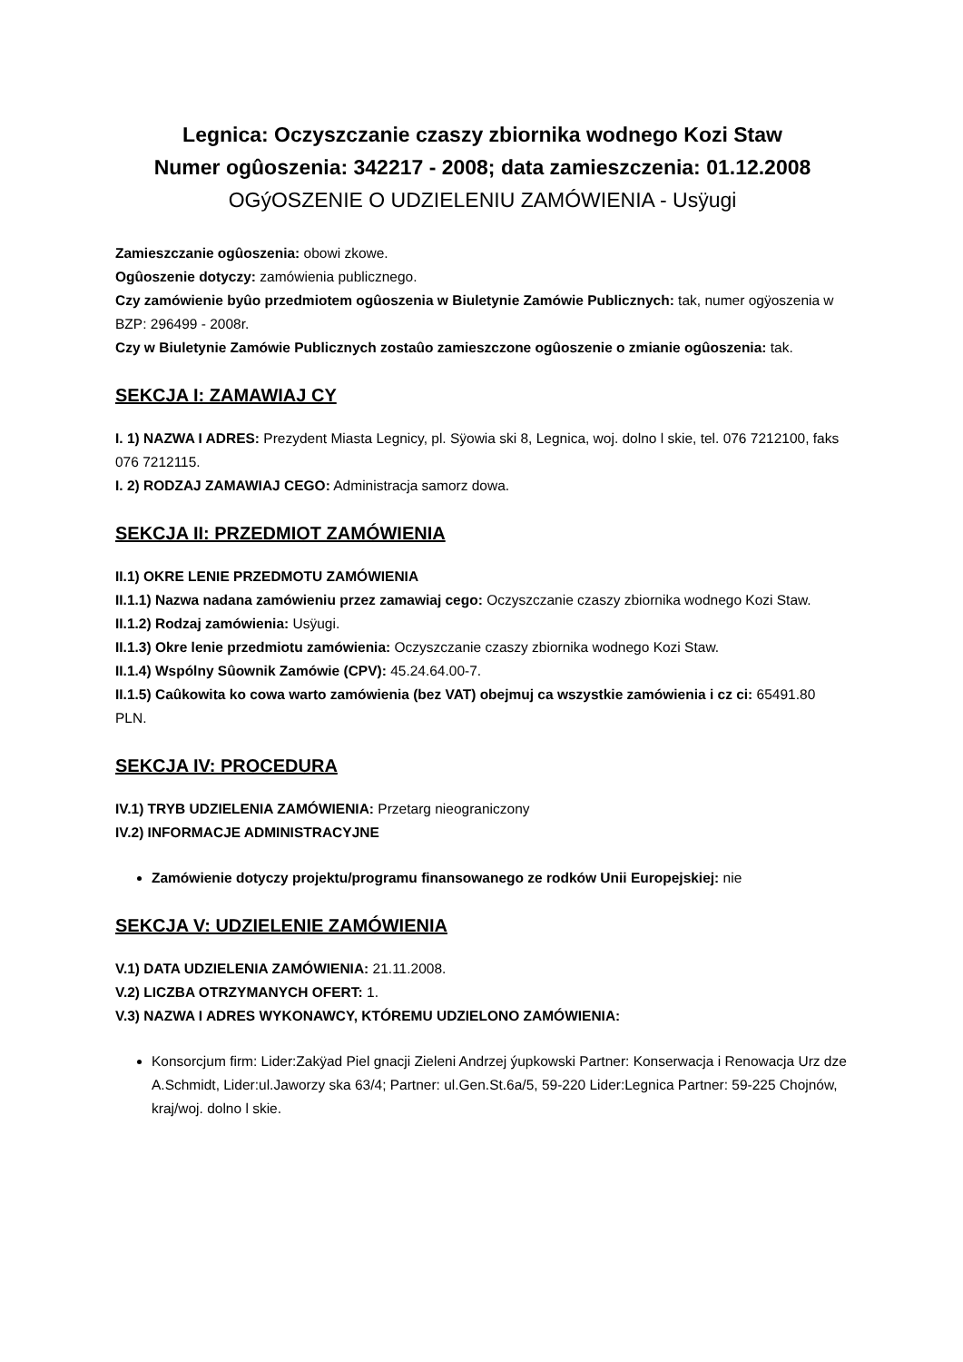Legnica: Oczyszczanie czaszy zbiornika wodnego Kozi Staw
Numer ogûoszenia: 342217 - 2008; data zamieszczenia: 01.12.2008
OGýOSZENIE O UDZIELENIU ZAMÓWIENIA - Usÿugi
Zamieszczanie ogûoszenia: obowi zkowe.
Ogûoszenie dotyczy: zamówienia publicznego.
Czy zamówienie byûo przedmiotem ogûoszenia w Biuletynie Zamówie Publicznych: tak, numer ogÿoszenia w BZP: 296499 - 2008r.
Czy w Biuletynie Zamówie Publicznych zostaûo zamieszczone ogûoszenie o zmianie ogûoszenia: tak.
SEKCJA I: ZAMAWIAJ CY
I. 1) NAZWA I ADRES: Prezydent Miasta Legnicy, pl. Sÿowia ski 8, Legnica, woj. dolno l skie, tel. 076 7212100, faks 076 7212115.
I. 2) RODZAJ ZAMAWIAJ CEGO: Administracja samorz dowa.
SEKCJA II: PRZEDMIOT ZAMÓWIENIA
II.1) OKRE LENIE PRZEDMOTU ZAMÓWIENIA
II.1.1) Nazwa nadana zamówieniu przez zamawiaj cego: Oczyszczanie czaszy zbiornika wodnego Kozi Staw.
II.1.2) Rodzaj zamówienia: Usÿugi.
II.1.3) Okre lenie przedmiotu zamówienia: Oczyszczanie czaszy zbiornika wodnego Kozi Staw.
II.1.4) Wspólny Sûownik Zamówie (CPV): 45.24.64.00-7.
II.1.5) Caûkowita ko cowa warto zamówienia (bez VAT) obejmuj ca wszystkie zamówienia i cz ci: 65491.80 PLN.
SEKCJA IV: PROCEDURA
IV.1) TRYB UDZIELENIA ZAMÓWIENIA: Przetarg nieograniczony
IV.2) INFORMACJE ADMINISTRACYJNE
Zamówienie dotyczy projektu/programu finansowanego ze rodków Unii Europejskiej: nie
SEKCJA V: UDZIELENIE ZAMÓWIENIA
V.1) DATA UDZIELENIA ZAMÓWIENIA: 21.11.2008.
V.2) LICZBA OTRZYMANYCH OFERT: 1.
V.3) NAZWA I ADRES WYKONAWCY, KTÓREMU UDZIELONO ZAMÓWIENIA:
Konsorcjum firm: Lider:Zakÿad Piel gnacji Zieleni Andrzej ýupkowski Partner: Konserwacja i Renowacja Urz dze A.Schmidt, Lider:ul.Jaworzy ska 63/4; Partner: ul.Gen.St.6a/5, 59-220 Lider:Legnica Partner: 59-225 Chojnów, kraj/woj. dolno l skie.